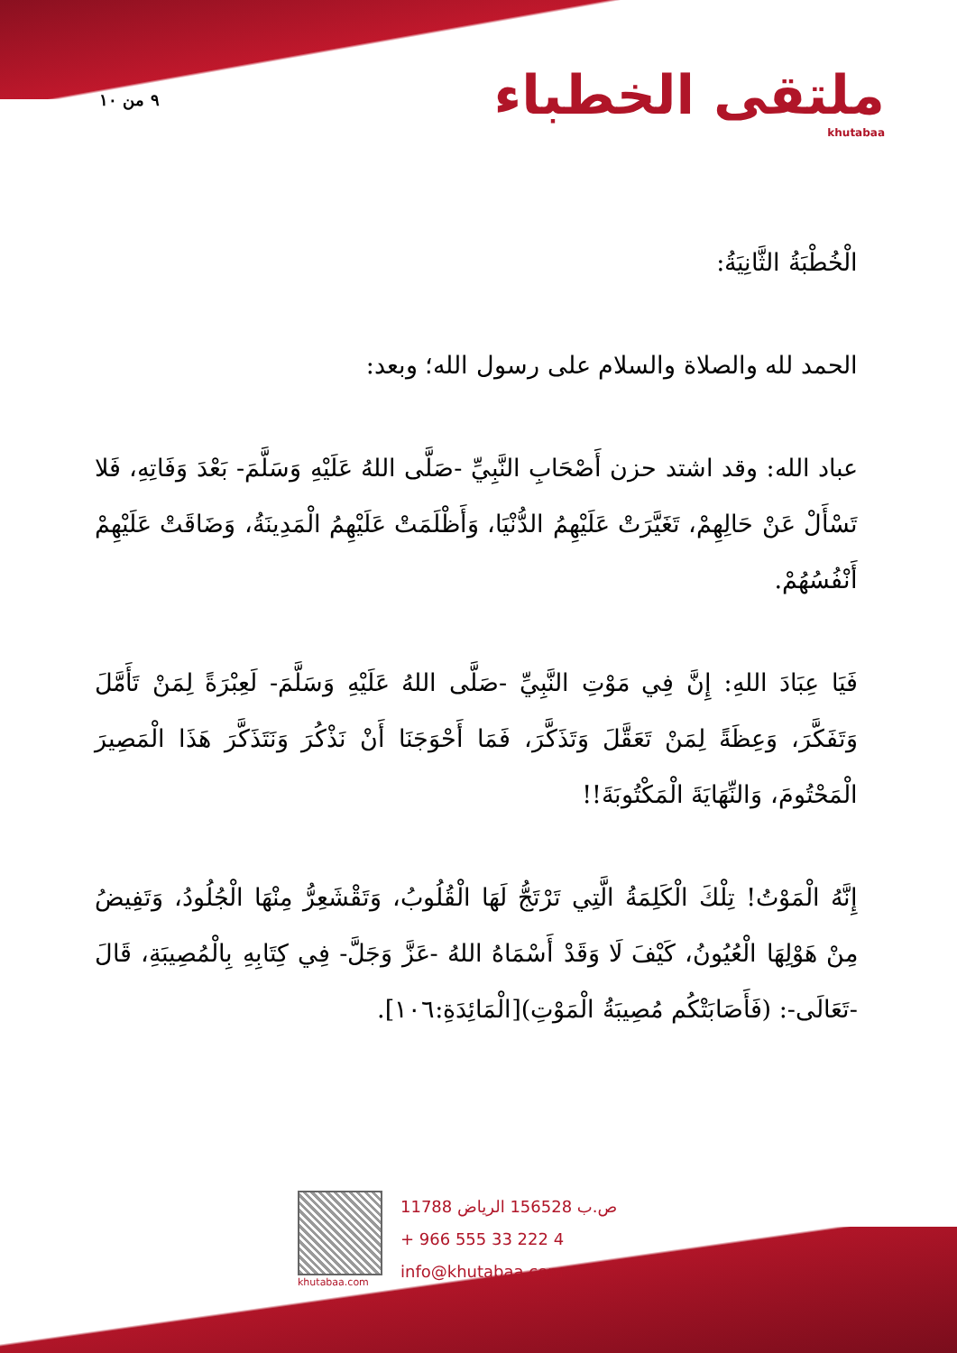٩ من ١٠
ملتقى الخطباء
khutabaa
الْخُطْبَةُ الثَّانِيَةُ:
الحمد لله والصلاة والسلام على رسول الله؛ وبعد:
عباد الله: وقد اشتد حزن أَصْحَابِ النَّبِيِّ -صَلَّى اللهُ عَلَيْهِ وَسَلَّمَ- بَعْدَ وَفَاتِهِ، فَلا تَسْأَلْ عَنْ حَالِهِمْ، تَغَيَّرَتْ عَلَيْهِمُ الدُّنْيَا، وَأَظْلَمَتْ عَلَيْهِمُ الْمَدِينَةُ، وَضَاقَتْ عَلَيْهِمْ أَنْفُسُهُمْ.
فَيَا عِبَادَ اللهِ: إِنَّ فِي مَوْتِ النَّبِيِّ -صَلَّى اللهُ عَلَيْهِ وَسَلَّمَ- لَعِبْرَةً لِمَنْ تَأَمَّلَ وَتَفَكَّرَ، وَعِظَةً لِمَنْ تَعَقَّلَ وَتَذَكَّرَ، فَمَا أَحْوَجَنَا أَنْ نَذْكُرَ وَنَتَذَكَّرَ هَذَا الْمَصِيرَ الْمَحْتُومَ، وَالنِّهَايَةَ الْمَكْتُوبَةَ!!
إِنَّهُ الْمَوْتُ! تِلْكَ الْكَلِمَةُ الَّتِي تَرْتَجُّ لَهَا الْقُلُوبُ، وَتَقْشَعِرُّ مِنْهَا الْجُلُودُ، وَتَفِيضُ مِنْ هَوْلِهَا الْعُيُونُ، كَيْفَ لَا وَقَدْ أَسْمَاهُ اللهُ -عَزَّ وَجَلَّ- فِي كِتَابِهِ بِالْمُصِيبَةِ، قَالَ -تَعَالَى-: (فَأَصَابَتْكُم مُصِيبَةُ الْمَوْتِ)[الْمَائِدَةِ:١٠٦].
khutabaa.com
ص.ب 156528 الرياض 11788
+ 966 555 33 222 4
info@khutabaa.com